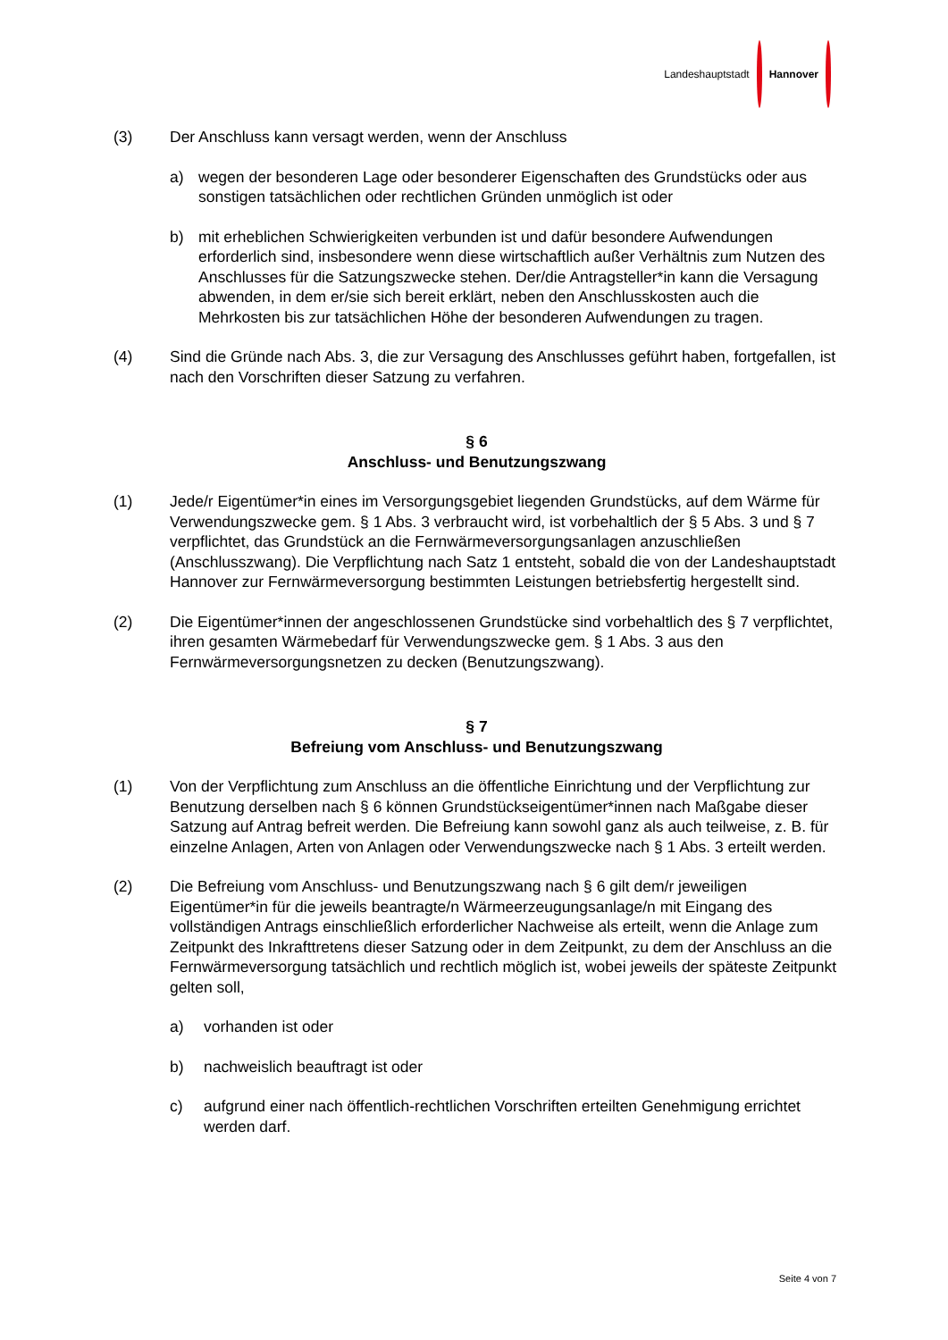Landeshauptstadt Hannover
(3) Der Anschluss kann versagt werden, wenn der Anschluss
a) wegen der besonderen Lage oder besonderer Eigenschaften des Grundstücks oder aus sonstigen tatsächlichen oder rechtlichen Gründen unmöglich ist oder
b) mit erheblichen Schwierigkeiten verbunden ist und dafür besondere Aufwendungen erforderlich sind, insbesondere wenn diese wirtschaftlich außer Verhältnis zum Nutzen des Anschlusses für die Satzungszwecke stehen. Der/die Antragsteller*in kann die Versagung abwenden, in dem er/sie sich bereit erklärt, neben den Anschlusskosten auch die Mehrkosten bis zur tatsächlichen Höhe der besonderen Aufwendungen zu tragen.
(4) Sind die Gründe nach Abs. 3, die zur Versagung des Anschlusses geführt haben, fortgefallen, ist nach den Vorschriften dieser Satzung zu verfahren.
§ 6
Anschluss- und Benutzungszwang
(1) Jede/r Eigentümer*in eines im Versorgungsgebiet liegenden Grundstücks, auf dem Wärme für Verwendungszwecke gem. § 1 Abs. 3 verbraucht wird, ist vorbehaltlich der § 5 Abs. 3 und § 7 verpflichtet, das Grundstück an die Fernwärmeversorgungsanlagen anzuschließen (Anschlusszwang). Die Verpflichtung nach Satz 1 entsteht, sobald die von der Landeshauptstadt Hannover zur Fernwärmeversorgung bestimmten Leistungen betriebsfertig hergestellt sind.
(2) Die Eigentümer*innen der angeschlossenen Grundstücke sind vorbehaltlich des § 7 verpflichtet, ihren gesamten Wärmebedarf für Verwendungszwecke gem. § 1 Abs. 3 aus den Fernwärmeversorgungsnetzen zu decken (Benutzungszwang).
§ 7
Befreiung vom Anschluss- und Benutzungszwang
(1) Von der Verpflichtung zum Anschluss an die öffentliche Einrichtung und der Verpflichtung zur Benutzung derselben nach § 6 können Grundstückseigentümer*innen nach Maßgabe dieser Satzung auf Antrag befreit werden. Die Befreiung kann sowohl ganz als auch teilweise, z. B. für einzelne Anlagen, Arten von Anlagen oder Verwendungszwecke nach § 1 Abs. 3 erteilt werden.
(2) Die Befreiung vom Anschluss- und Benutzungszwang nach § 6 gilt dem/r jeweiligen Eigentümer*in für die jeweils beantragte/n Wärmeerzeugungsanlage/n mit Eingang des vollständigen Antrags einschließlich erforderlicher Nachweise als erteilt, wenn die Anlage zum Zeitpunkt des Inkrafttretens dieser Satzung oder in dem Zeitpunkt, zu dem der Anschluss an die Fernwärmeversorgung tatsächlich und rechtlich möglich ist, wobei jeweils der späteste Zeitpunkt gelten soll,
a) vorhanden ist oder
b) nachweislich beauftragt ist oder
c) aufgrund einer nach öffentlich-rechtlichen Vorschriften erteilten Genehmigung errichtet werden darf.
Seite 4 von 7